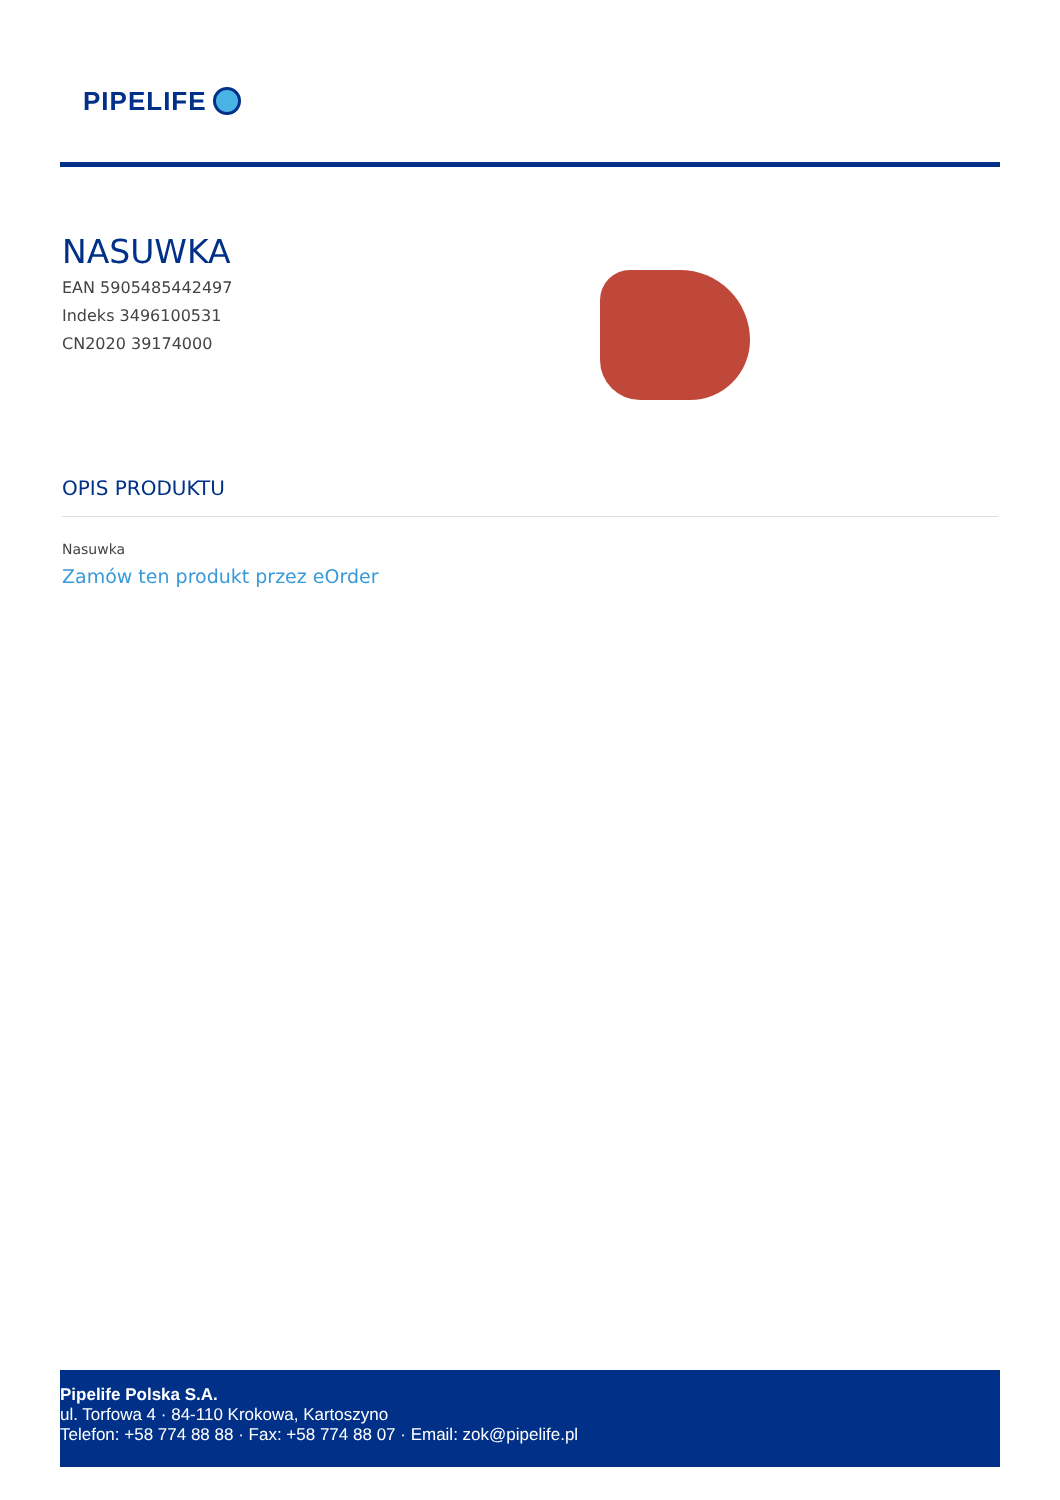PIPELIFE
NASUWKA
EAN 5905485442497
Indeks 3496100531
CN2020 39174000
OPIS PRODUKTU
Nasuwka
Zamów ten produkt przez eOrder
Pipelife Polska S.A.
ul. Torfowa 4 · 84-110 Krokowa, Kartoszyno
Telefon: +58 774 88 88 · Fax: +58 774 88 07 · Email: zok@pipelife.pl